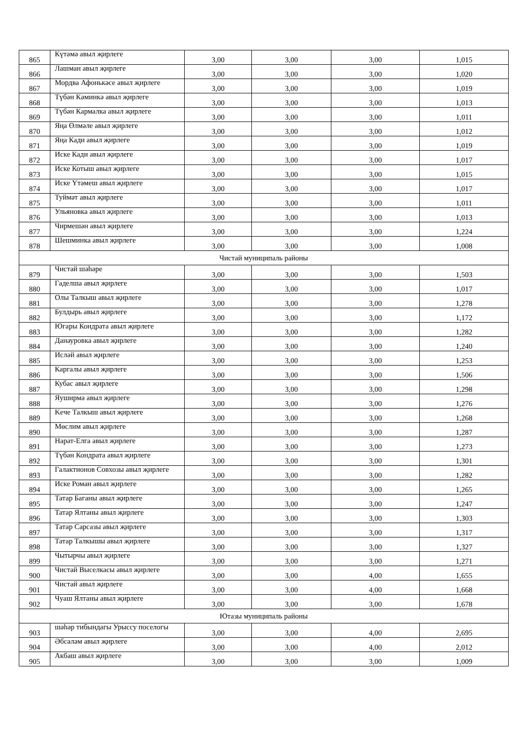| 865 | Күтәмә авыл җирлеге | 3,00 | 3,00 | 3,00 | 1,015 |
| 866 | Лашман авыл җирлеге | 3,00 | 3,00 | 3,00 | 1,020 |
| 867 | Мордва Афонькәсе авыл җирлеге | 3,00 | 3,00 | 3,00 | 1,019 |
| 868 | Түбән Кәминкә авыл җирлеге | 3,00 | 3,00 | 3,00 | 1,013 |
| 869 | Түбән Кармалка авыл җирлеге | 3,00 | 3,00 | 3,00 | 1,011 |
| 870 | Яңа Өлмәле авыл җирлеге | 3,00 | 3,00 | 3,00 | 1,012 |
| 871 | Яңа Кади авыл җирлеге | 3,00 | 3,00 | 3,00 | 1,019 |
| 872 | Иске Кади авыл җирлеге | 3,00 | 3,00 | 3,00 | 1,017 |
| 873 | Иске Котыш авыл җирлеге | 3,00 | 3,00 | 3,00 | 1,015 |
| 874 | Иске Үтәмеш авыл җирлеге | 3,00 | 3,00 | 3,00 | 1,017 |
| 875 | Туймәт авыл җирлеге | 3,00 | 3,00 | 3,00 | 1,011 |
| 876 | Ульяновка авыл җирлеге | 3,00 | 3,00 | 3,00 | 1,013 |
| 877 | Чирмешән авыл җирлеге | 3,00 | 3,00 | 3,00 | 1,224 |
| 878 | Шешминка авыл җирлеге | 3,00 | 3,00 | 3,00 | 1,008 |
| Чистай муниципаль районы | | | | | |
| 879 | Чистай шәһәре | 3,00 | 3,00 | 3,00 | 1,503 |
| 880 | Гаделша авыл җирлеге | 3,00 | 3,00 | 3,00 | 1,017 |
| 881 | Олы Талкыш авыл җирлеге | 3,00 | 3,00 | 3,00 | 1,278 |
| 882 | Булдырь авыл җирлеге | 3,00 | 3,00 | 3,00 | 1,172 |
| 883 | Югары Кондрата авыл җирлеге | 3,00 | 3,00 | 3,00 | 1,282 |
| 884 | Данауровка авыл җирлеге | 3,00 | 3,00 | 3,00 | 1,240 |
| 885 | Исләй авыл җирлеге | 3,00 | 3,00 | 3,00 | 1,253 |
| 886 | Каргалы авыл җирлеге | 3,00 | 3,00 | 3,00 | 1,506 |
| 887 | Кубас авыл җирлеге | 3,00 | 3,00 | 3,00 | 1,298 |
| 888 | Яуширмә авыл җирлеге | 3,00 | 3,00 | 3,00 | 1,276 |
| 889 | Keче Талкыш авыл җирлеге | 3,00 | 3,00 | 3,00 | 1,268 |
| 890 | Мөслим авыл җирлеге | 3,00 | 3,00 | 3,00 | 1,287 |
| 891 | Нарат-Елга авыл җирлеге | 3,00 | 3,00 | 3,00 | 1,273 |
| 892 | Түбән Кондрата авыл җирлеге | 3,00 | 3,00 | 3,00 | 1,301 |
| 893 | Галактионов Совхозы авыл җирлеге | 3,00 | 3,00 | 3,00 | 1,282 |
| 894 | Иске Роман авыл җирлеге | 3,00 | 3,00 | 3,00 | 1,265 |
| 895 | Татар Баганы авыл җирлеге | 3,00 | 3,00 | 3,00 | 1,247 |
| 896 | Татар Ялтаны авыл җирлеге | 3,00 | 3,00 | 3,00 | 1,303 |
| 897 | Татар Сарсазы авыл җирлеге | 3,00 | 3,00 | 3,00 | 1,317 |
| 898 | Татар Талкышы авыл җирлеге | 3,00 | 3,00 | 3,00 | 1,327 |
| 899 | Чытырчы авыл җирлеге | 3,00 | 3,00 | 3,00 | 1,271 |
| 900 | Чистай Выселкасы авыл җирлеге | 3,00 | 3,00 | 4,00 | 1,655 |
| 901 | Чистай авыл җирлеге | 3,00 | 3,00 | 4,00 | 1,668 |
| 902 | Чуаш Ялтаны авыл җирлеге | 3,00 | 3,00 | 3,00 | 1,678 |
| Ютазы муниципаль районы | | | | | |
| 903 | шәһәр тибындагы Урыссу поселогы | 3,00 | 3,00 | 4,00 | 2,695 |
| 904 | Әбсәләм авыл җирлеге | 3,00 | 3,00 | 4,00 | 2,012 |
| 905 | Акбаш авыл җирлеге | 3,00 | 3,00 | 3,00 | 1,009 |